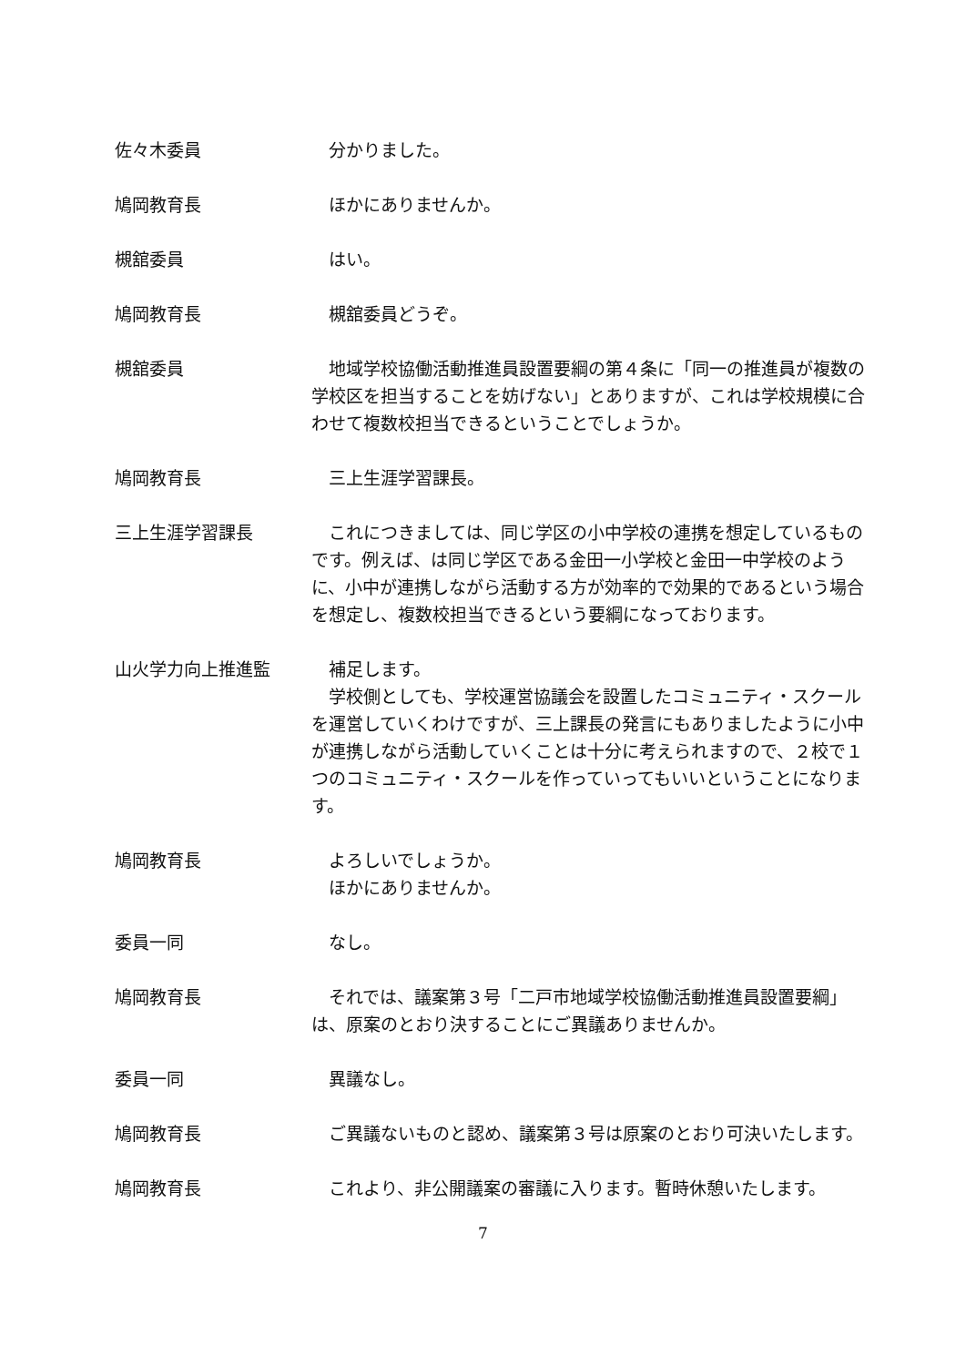佐々木委員 分かりました。
鳩岡教育長 ほかにありませんか。
槻舘委員 はい。
鳩岡教育長 槻舘委員どうぞ。
槻舘委員 地域学校協働活動推進員設置要綱の第４条に「同一の推進員が複数の学校区を担当することを妨げない」とありますが、これは学校規模に合わせて複数校担当できるということでしょうか。
鳩岡教育長 三上生涯学習課長。
三上生涯学習課長 これにつきましては、同じ学区の小中学校の連携を想定しているものです。例えば、は同じ学区である金田一小学校と金田一中学校のように、小中が連携しながら活動する方が効率的で効果的であるという場合を想定し、複数校担当できるという要綱になっております。
山火学力向上推進監 補足します。
学校側としても、学校運営協議会を設置したコミュニティ・スクールを運営していくわけですが、三上課長の発言にもありましたように小中が連携しながら活動していくことは十分に考えられますので、２校で１つのコミュニティ・スクールを作っていってもいいということになります。
鳩岡教育長 よろしいでしょうか。
ほかにありませんか。
委員一同 なし。
鳩岡教育長 それでは、議案第３号「二戸市地域学校協働活動推進員設置要綱」は、原案のとおり決することにご異議ありませんか。
委員一同 異議なし。
鳩岡教育長 ご異議ないものと認め、議案第３号は原案のとおり可決いたします。
鳩岡教育長 これより、非公開議案の審議に入ります。暫時休憩いたします。
7